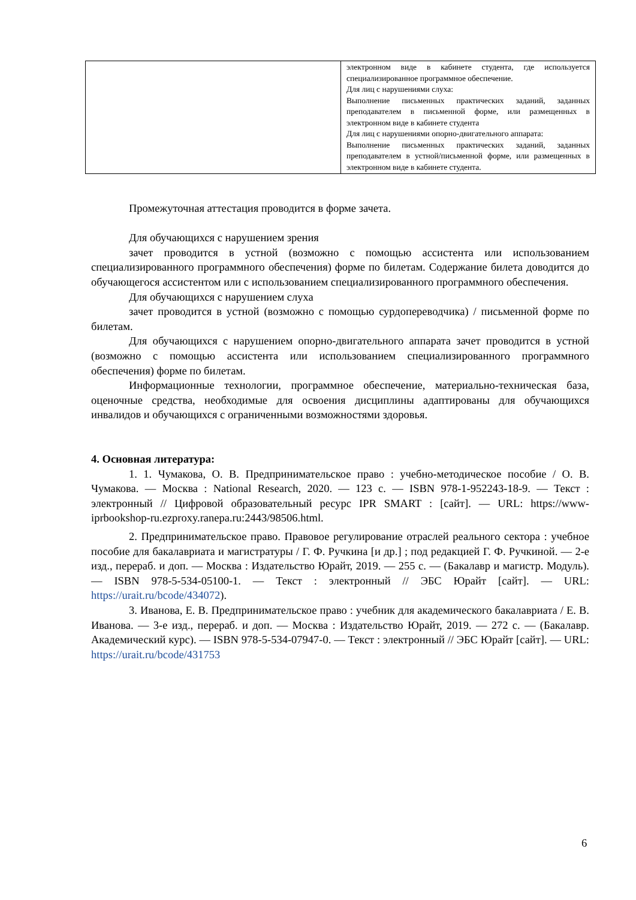| | электронном виде в кабинете студента, где используется специализированное программное обеспечение. Для лиц с нарушениями слуха: Выполнение письменных практических заданий, заданных преподавателем в письменной форме, или размещенных в электронном виде в кабинете студента Для лиц с нарушениями опорно-двигательного аппарата: Выполнение письменных практических заданий, заданных преподавателем в устной/письменной форме, или размещенных в электронном виде в кабинете студента. |
Промежуточная аттестация проводится в форме зачета.
Для обучающихся с нарушением зрения
зачет проводится в устной (возможно с помощью ассистента или использованием специализированного программного обеспечения) форме по билетам. Содержание билета доводится до обучающегося ассистентом или с использованием специализированного программного обеспечения.
Для обучающихся с нарушением слуха
зачет проводится в устной (возможно с помощью сурдопереводчика) / письменной форме по билетам.
Для обучающихся с нарушением опорно-двигательного аппарата зачет проводится в устной (возможно с помощью ассистента или использованием специализированного программного обеспечения) форме по билетам.
Информационные технологии, программное обеспечение, материально-техническая база, оценочные средства, необходимые для освоения дисциплины адаптированы для обучающихся инвалидов и обучающихся с ограниченными возможностями здоровья.
4. Основная литература:
1. 1. Чумакова, О. В. Предпринимательское право : учебно-методическое пособие / О. В. Чумакова. — Москва : National Research, 2020. — 123 c. — ISBN 978-1-952243-18-9. — Текст : электронный // Цифровой образовательный ресурс IPR SMART : [сайт]. — URL: https://www-iprbookshop-ru.ezproxy.ranepa.ru:2443/98506.html.
2. Предпринимательское право. Правовое регулирование отраслей реального сектора : учебное пособие для бакалавриата и магистратуры / Г. Ф. Ручкина [и др.] ; под редакцией Г. Ф. Ручкиной. — 2-е изд., перераб. и доп. — Москва : Издательство Юрайт, 2019. — 255 с. — (Бакалавр и магистр. Модуль). — ISBN 978-5-534-05100-1. — Текст : электронный // ЭБС Юрайт [сайт]. — URL: https://urait.ru/bcode/434072).
3. Иванова, Е. В. Предпринимательское право : учебник для академического бакалавриата / Е. В. Иванова. — 3-е изд., перераб. и доп. — Москва : Издательство Юрайт, 2019. — 272 с. — (Бакалавр. Академический курс). — ISBN 978-5-534-07947-0. — Текст : электронный // ЭБС Юрайт [сайт]. — URL: https://urait.ru/bcode/431753
6